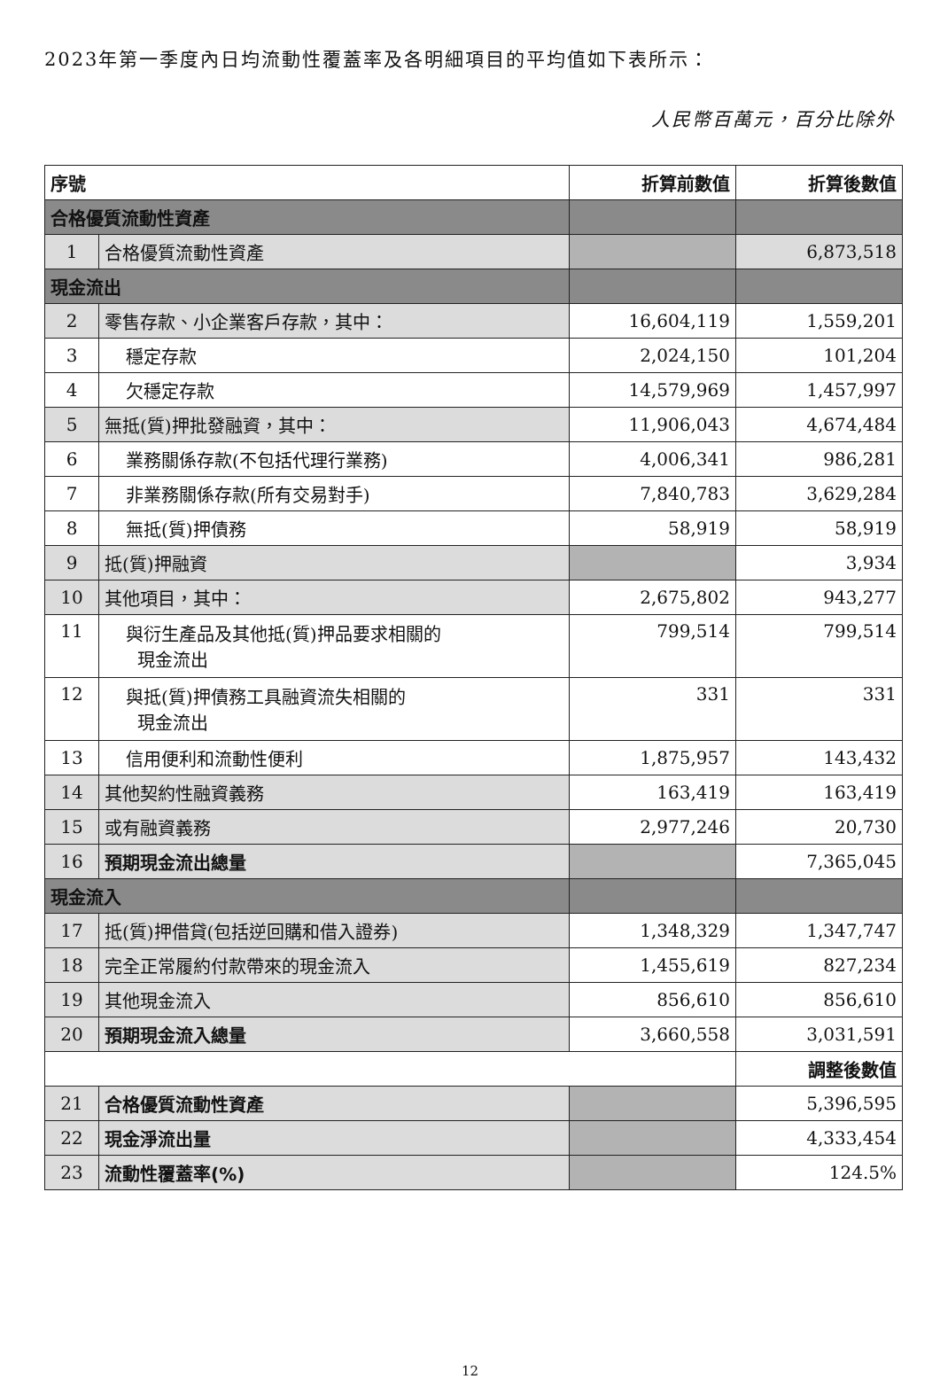2023年第一季度內日均流動性覆蓋率及各明細項目的平均值如下表所示：
人民幣百萬元，百分比除外
| 序號 | | 折算前數值 | 折算後數值 |
| --- | --- | --- | --- |
| 合格優質流動性資產 | | | |
| 1 | 合格優質流動性資產 | | 6,873,518 |
| 現金流出 | | | |
| 2 | 零售存款、小企業客戶存款，其中： | 16,604,119 | 1,559,201 |
| 3 | 穩定存款 | 2,024,150 | 101,204 |
| 4 | 欠穩定存款 | 14,579,969 | 1,457,997 |
| 5 | 無抵(質)押批發融資，其中： | 11,906,043 | 4,674,484 |
| 6 | 業務關係存款(不包括代理行業務) | 4,006,341 | 986,281 |
| 7 | 非業務關係存款(所有交易對手) | 7,840,783 | 3,629,284 |
| 8 | 無抵(質)押債務 | 58,919 | 58,919 |
| 9 | 抵(質)押融資 | | 3,934 |
| 10 | 其他項目，其中： | 2,675,802 | 943,277 |
| 11 | 與衍生產品及其他抵(質)押品要求相關的 現金流出 | 799,514 | 799,514 |
| 12 | 與抵(質)押債務工具融資流失相關的 現金流出 | 331 | 331 |
| 13 | 信用便利和流動性便利 | 1,875,957 | 143,432 |
| 14 | 其他契約性融資義務 | 163,419 | 163,419 |
| 15 | 或有融資義務 | 2,977,246 | 20,730 |
| 16 | 預期現金流出總量 | | 7,365,045 |
| 現金流入 | | | |
| 17 | 抵(質)押借貸(包括逆回購和借入證券) | 1,348,329 | 1,347,747 |
| 18 | 完全正常履約付款帶來的現金流入 | 1,455,619 | 827,234 |
| 19 | 其他現金流入 | 856,610 | 856,610 |
| 20 | 預期現金流入總量 | 3,660,558 | 3,031,591 |
| | | | 調整後數值 |
| 21 | 合格優質流動性資產 | | 5,396,595 |
| 22 | 現金淨流出量 | | 4,333,454 |
| 23 | 流動性覆蓋率(%) | | 124.5% |
12